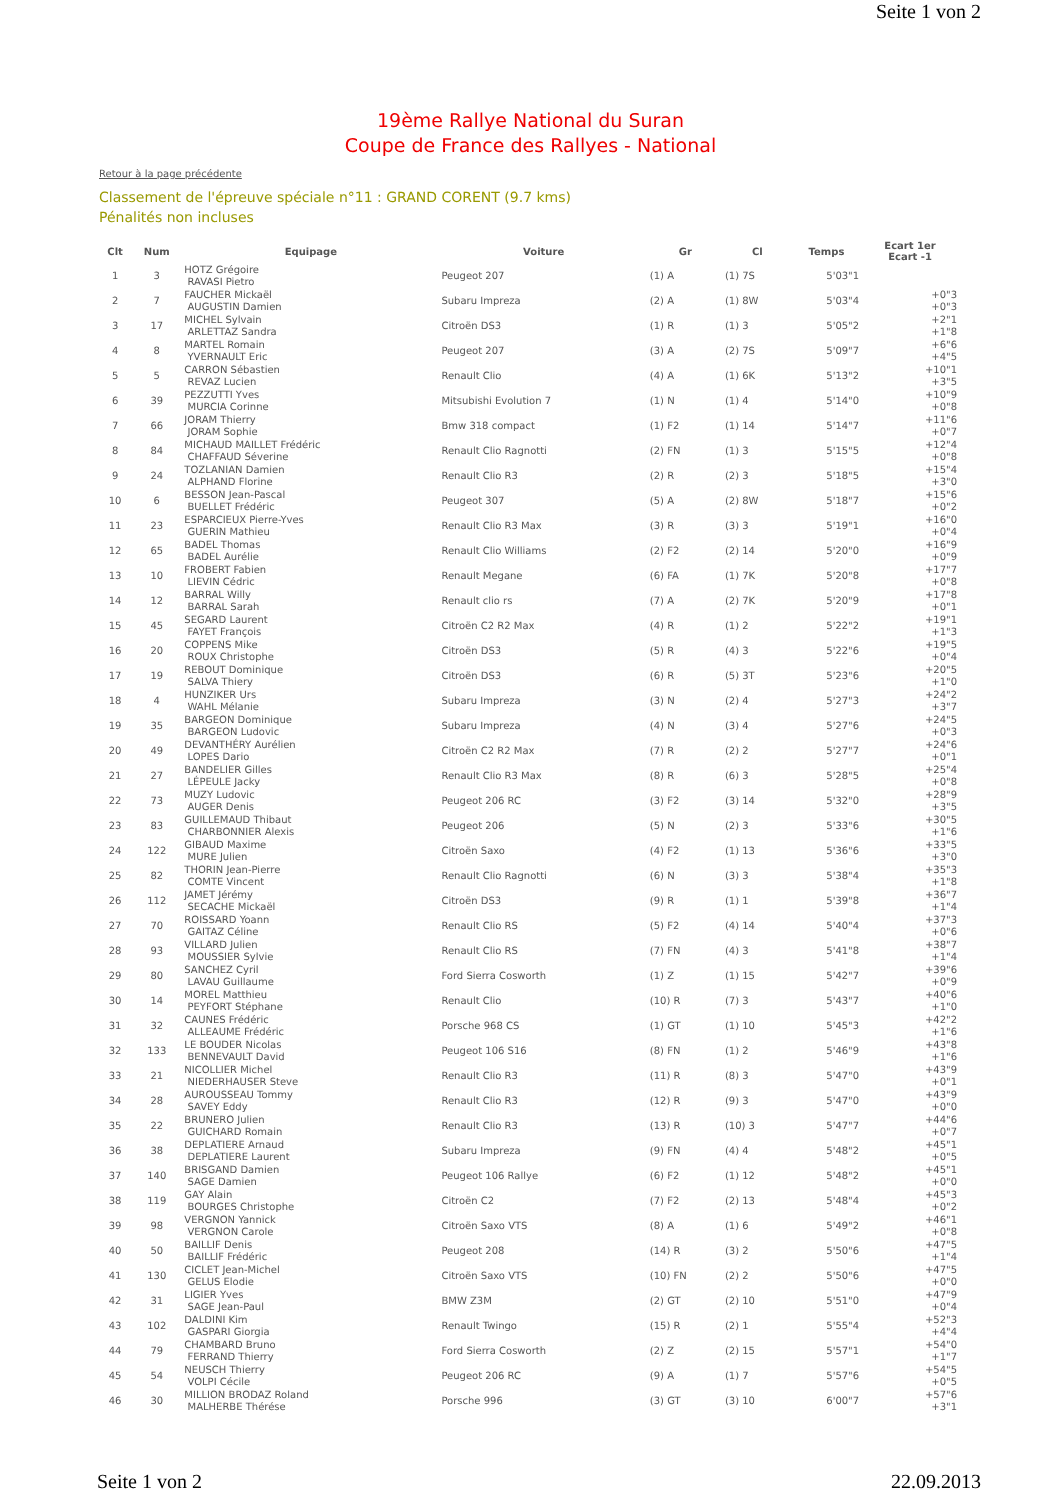Seite 1 von 2
19ème Rallye National du Suran
Coupe de France des Rallyes - National
Retour à la page précédente
Classement de l'épreuve spéciale n°11 : GRAND CORENT (9.7 kms)
Pénalités non incluses
| Clt | Num | Equipage | Voiture | Gr | Cl | Temps | Ecart 1er Ecart -1 |
| --- | --- | --- | --- | --- | --- | --- | --- |
| 1 | 3 | HOTZ Grégoire RAVASI Pietro | Peugeot 207 | (1) A | (1) 7S | 5'03"1 | |
| 2 | 7 | FAUCHER Mickaël AUGUSTIN Damien | Subaru Impreza | (2) A | (1) 8W | 5'03"4 | +0"3 +0"3 |
| 3 | 17 | MICHEL Sylvain ARLETTAZ Sandra | Citroën DS3 | (1) R | (1) 3 | 5'05"2 | +2"1 +1"8 |
| 4 | 8 | MARTEL Romain YVERNAULT Eric | Peugeot 207 | (3) A | (2) 7S | 5'09"7 | +6"6 +4"5 |
| 5 | 5 | CARRON Sébastien REVAZ Lucien | Renault Clio | (4) A | (1) 6K | 5'13"2 | +10"1 +3"5 |
| 6 | 39 | PEZZUTTI Yves MURCIA Corinne | Mitsubishi Evolution 7 | (1) N | (1) 4 | 5'14"0 | +10"9 +0"8 |
| 7 | 66 | JORAM Thierry JORAM Sophie | Bmw 318 compact | (1) F2 | (1) 14 | 5'14"7 | +11"6 +0"7 |
| 8 | 84 | MICHAUD MAILLET Frédéric CHAFFAUD Séverine | Renault Clio Ragnotti | (2) FN | (1) 3 | 5'15"5 | +12"4 +0"8 |
| 9 | 24 | TOZLANIAN Damien ALPHAND Florine | Renault Clio R3 | (2) R | (2) 3 | 5'18"5 | +15"4 +3"0 |
| 10 | 6 | BESSON Jean-Pascal BUELLET Frédéric | Peugeot 307 | (5) A | (2) 8W | 5'18"7 | +15"6 +0"2 |
| 11 | 23 | ESPARCIEUX Pierre-Yves GUERIN Mathieu | Renault Clio R3 Max | (3) R | (3) 3 | 5'19"1 | +16"0 +0"4 |
| 12 | 65 | BADEL Thomas BADEL Aurélie | Renault Clio Williams | (2) F2 | (2) 14 | 5'20"0 | +16"9 +0"9 |
| 13 | 10 | FROBERT Fabien LIEVIN Cédric | Renault Megane | (6) FA | (1) 7K | 5'20"8 | +17"7 +0"8 |
| 14 | 12 | BARRAL Willy BARRAL Sarah | Renault clio rs | (7) A | (2) 7K | 5'20"9 | +17"8 +0"1 |
| 15 | 45 | SEGARD Laurent FAYET François | Citroën C2 R2 Max | (4) R | (1) 2 | 5'22"2 | +19"1 +1"3 |
| 16 | 20 | COPPENS Mike ROUX Christophe | Citroën DS3 | (5) R | (4) 3 | 5'22"6 | +19"5 +0"4 |
| 17 | 19 | REBOUT Dominique SALVA Thiery | Citroën DS3 | (6) R | (5) 3T | 5'23"6 | +20"5 +1"0 |
| 18 | 4 | HUNZIKER Urs WAHL Mélanie | Subaru Impreza | (3) N | (2) 4 | 5'27"3 | +24"2 +3"7 |
| 19 | 35 | BARGEON Dominique BARGEON Ludovic | Subaru Impreza | (4) N | (3) 4 | 5'27"6 | +24"5 +0"3 |
| 20 | 49 | DEVANTHÉRY Aurélien LOPES Dario | Citroën C2 R2 Max | (7) R | (2) 2 | 5'27"7 | +24"6 +0"1 |
| 21 | 27 | BANDELIER Gilles LÉPEULE Jacky | Renault Clio R3 Max | (8) R | (6) 3 | 5'28"5 | +25"4 +0"8 |
| 22 | 73 | MUZY Ludovic AUGER Denis | Peugeot 206 RC | (3) F2 | (3) 14 | 5'32"0 | +28"9 +3"5 |
| 23 | 83 | GUILLEMAUD Thibaut CHARBONNIER Alexis | Peugeot 206 | (5) N | (2) 3 | 5'33"6 | +30"5 +1"6 |
| 24 | 122 | GIBAUD Maxime MURE Julien | Citroën Saxo | (4) F2 | (1) 13 | 5'36"6 | +33"5 +3"0 |
| 25 | 82 | THORIN Jean-Pierre COMTE Vincent | Renault Clio Ragnotti | (6) N | (3) 3 | 5'38"4 | +35"3 +1"8 |
| 26 | 112 | JAMET Jérémy SECACHE Mickaël | Citroën DS3 | (9) R | (1) 1 | 5'39"8 | +36"7 +1"4 |
| 27 | 70 | ROISSARD Yoann GAITAZ Céline | Renault Clio RS | (5) F2 | (4) 14 | 5'40"4 | +37"3 +0"6 |
| 28 | 93 | VILLARD Julien MOUSSIER Sylvie | Renault Clio RS | (7) FN | (4) 3 | 5'41"8 | +38"7 +1"4 |
| 29 | 80 | SANCHEZ Cyril LAVAU Guillaume | Ford Sierra Cosworth | (1) Z | (1) 15 | 5'42"7 | +39"6 +0"9 |
| 30 | 14 | MOREL Matthieu PEYFORT Stéphane | Renault Clio | (10) R | (7) 3 | 5'43"7 | +40"6 +1"0 |
| 31 | 32 | CAUNES Frédéric ALLEAUME Frédéric | Porsche 968 CS | (1) GT | (1) 10 | 5'45"3 | +42"2 +1"6 |
| 32 | 133 | LE BOUDER Nicolas BENNEVAULT David | Peugeot 106 S16 | (8) FN | (1) 2 | 5'46"9 | +43"8 +1"6 |
| 33 | 21 | NICOLLIER Michel NIEDERHAUSER Steve | Renault Clio R3 | (11) R | (8) 3 | 5'47"0 | +43"9 +0"1 |
| 34 | 28 | AUROUSSEAU Tommy SAVEY Eddy | Renault Clio R3 | (12) R | (9) 3 | 5'47"0 | +43"9 +0"0 |
| 35 | 22 | BRUNERO Julien GUICHARD Romain | Renault Clio R3 | (13) R | (10) 3 | 5'47"7 | +44"6 +0"7 |
| 36 | 38 | DEPLATIERE Arnaud DEPLATIERE Laurent | Subaru Impreza | (9) FN | (4) 4 | 5'48"2 | +45"1 +0"5 |
| 37 | 140 | BRISGAND Damien SAGE Damien | Peugeot 106 Rallye | (6) F2 | (1) 12 | 5'48"2 | +45"1 +0"0 |
| 38 | 119 | GAY Alain BOURGES Christophe | Citroën C2 | (7) F2 | (2) 13 | 5'48"4 | +45"3 +0"2 |
| 39 | 98 | VERGNON Yannick VERGNON Carole | Citroën Saxo VTS | (8) A | (1) 6 | 5'49"2 | +46"1 +0"8 |
| 40 | 50 | BAILLIF Denis BAILLIF Frédéric | Peugeot 208 | (14) R | (3) 2 | 5'50"6 | +47"5 +1"4 |
| 41 | 130 | CICLET Jean-Michel GELUS Elodie | Citroën Saxo VTS | (10) FN | (2) 2 | 5'50"6 | +47"5 +0"0 |
| 42 | 31 | LIGIER Yves SAGE Jean-Paul | BMW Z3M | (2) GT | (2) 10 | 5'51"0 | +47"9 +0"4 |
| 43 | 102 | DALDINI Kim GASPARI Giorgia | Renault Twingo | (15) R | (2) 1 | 5'55"4 | +52"3 +4"4 |
| 44 | 79 | CHAMBARD Bruno FERRAND Thierry | Ford Sierra Cosworth | (2) Z | (2) 15 | 5'57"1 | +54"0 +1"7 |
| 45 | 54 | NEUSCH Thierry VOLPI Cécile | Peugeot 206 RC | (9) A | (1) 7 | 5'57"6 | +54"5 +0"5 |
| 46 | 30 | MILLION BRODAZ Roland MALHERBE Thérése | Porsche 996 | (3) GT | (3) 10 | 6'00"7 | +57"6 +3"1 |
Seite 1 von 2 22.09.2013